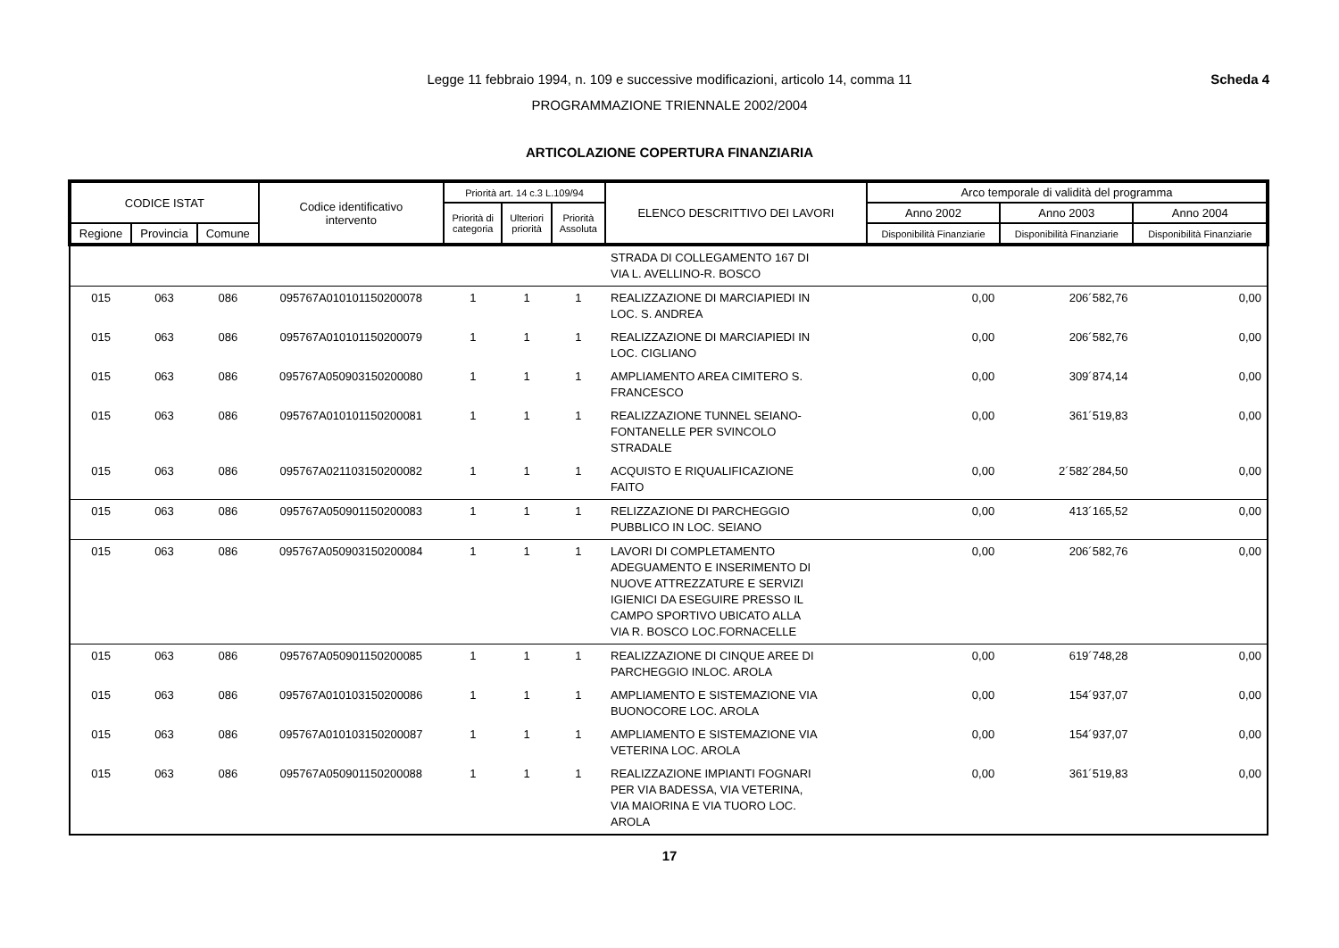Legge 11 febbraio 1994, n. 109 e successive modificazioni, articolo 14, comma 11 Scheda 4
PROGRAMMAZIONE TRIENNALE 2002/2004
ARTICOLAZIONE COPERTURA FINANZIARIA
| CODICE ISTAT | | | Codice identificativo intervento | Priorità art. 14 c.3 L.109/94 | | | ELENCO DESCRITTIVO DEI LAVORI | Arco temporale di validità del programma | | |
| --- | --- | --- | --- | --- | --- | --- | --- | --- | --- | --- |
| | | | | Priorità di categoria | Ulteriori priorità | Priorità Assoluta | | Anno 2002 | Anno 2003 | Anno 2004 |
| Regione | Provincia | Comune | | | | | | Disponibilità Finanziarie | Disponibilità Finanziarie | Disponibilità Finanziarie |
| | | | | | | | STRADA DI COLLEGAMENTO 167 DI VIA L. AVELLINO-R. BOSCO | | | |
| 015 | 063 | 086 | 095767A010101150200078 | 1 | 1 | 1 | REALIZZAZIONE DI MARCIAPIEDI IN LOC. S. ANDREA | 0,00 | 206´582,76 | 0,00 |
| 015 | 063 | 086 | 095767A010101150200079 | 1 | 1 | 1 | REALIZZAZIONE DI MARCIAPIEDI IN LOC. CIGLIANO | 0,00 | 206´582,76 | 0,00 |
| 015 | 063 | 086 | 095767A050903150200080 | 1 | 1 | 1 | AMPLIAMENTO AREA CIMITERO S. FRANCESCO | 0,00 | 309´874,14 | 0,00 |
| 015 | 063 | 086 | 095767A010101150200081 | 1 | 1 | 1 | REALIZZAZIONE TUNNEL SEIANO- FONTANELLE PER SVINCOLO STRADALE | 0,00 | 361´519,83 | 0,00 |
| 015 | 063 | 086 | 095767A021103150200082 | 1 | 1 | 1 | ACQUISTO E RIQUALIFICAZIONE FAITO | 0,00 | 2´582´284,50 | 0,00 |
| 015 | 063 | 086 | 095767A050901150200083 | 1 | 1 | 1 | RELIZZAZIONE DI PARCHEGGIO PUBBLICO IN LOC. SEIANO | 0,00 | 413´165,52 | 0,00 |
| 015 | 063 | 086 | 095767A050903150200084 | 1 | 1 | 1 | LAVORI DI COMPLETAMENTO ADEGUAMENTO E INSERIMENTO DI NUOVE ATTREZZATURE E SERVIZI IGIENICI DA ESEGUIRE PRESSO IL CAMPO SPORTIVO UBICATO ALLA VIA R. BOSCO LOC.FORNACELLE | 0,00 | 206´582,76 | 0,00 |
| 015 | 063 | 086 | 095767A050901150200085 | 1 | 1 | 1 | REALIZZAZIONE DI CINQUE AREE DI PARCHEGGIO INLOC. AROLA | 0,00 | 619´748,28 | 0,00 |
| 015 | 063 | 086 | 095767A010103150200086 | 1 | 1 | 1 | AMPLIAMENTO E SISTEMAZIONE VIA BUONOCORE LOC. AROLA | 0,00 | 154´937,07 | 0,00 |
| 015 | 063 | 086 | 095767A010103150200087 | 1 | 1 | 1 | AMPLIAMENTO E SISTEMAZIONE VIA VETERINA LOC. AROLA | 0,00 | 154´937,07 | 0,00 |
| 015 | 063 | 086 | 095767A050901150200088 | 1 | 1 | 1 | REALIZZAZIONE IMPIANTI FOGNARI PER VIA BADESSA, VIA VETERINA, VIA MAIORINA E VIA TUORO LOC. AROLA | 0,00 | 361´519,83 | 0,00 |
17